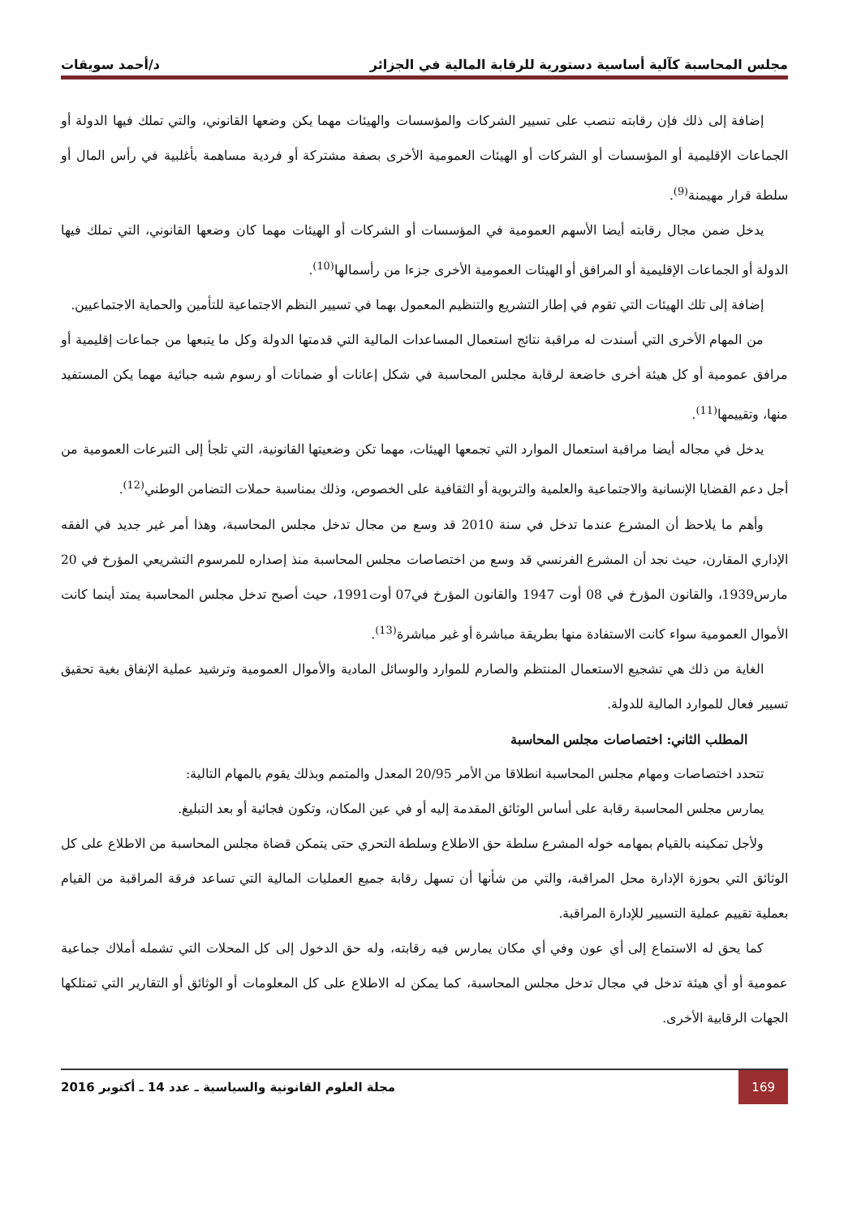مجلس المحاسبة كآلية أساسية دستورية للرقابة المالية في الجزائر د/أحمد سويقات
إضافة إلى ذلك فإن رقابته تنصب على تسيير الشركات والمؤسسات والهيئات مهما يكن وضعها القانوني، والتي تملك فيها الدولة أو الجماعات الإقليمية أو المؤسسات أو الشركات أو الهيئات العمومية الأخرى بصفة مشتركة أو فردية مساهمة بأغلبية في رأس المال أو سلطة قرار مهيمنة<sup>(9)</sup>.
يدخل ضمن مجال رقابته أيضا الأسهم العمومية في المؤسسات أو الشركات أو الهيئات مهما كان وضعها القانوني، التي تملك فيها الدولة أو الجماعات الإقليمية أو المرافق أو الهيئات العمومية الأخرى جزءا من رأسمالها<sup>(10)</sup>.
إضافة إلى تلك الهيئات التي تقوم في إطار التشريع والتنظيم المعمول بهما في تسيير النظم الاجتماعية للتأمين والحماية الاجتماعيين.
من المهام الأخرى التي أسندت له مراقبة نتائج استعمال المساعدات المالية التي قدمتها الدولة وكل ما يتبعها من جماعات إقليمية أو مرافق عمومية أو كل هيئة أخرى خاضعة لرقابة مجلس المحاسبة في شكل إعانات أو ضمانات أو رسوم شبه جبائية مهما يكن المستفيد منها، وتقييمها<sup>(11)</sup>.
يدخل في مجاله أيضا مراقبة استعمال الموارد التي تجمعها الهيئات، مهما تكن وضعيتها القانونية، التي تلجأ إلى التبرعات العمومية من أجل دعم القضايا الإنسانية والاجتماعية والعلمية والتربوية أو الثقافية على الخصوص، وذلك بمناسبة حملات التضامن الوطني<sup>(12)</sup>.
وأهم ما يلاحظ أن المشرع عندما تدخل في سنة 2010 قد وسع من مجال تدخل مجلس المحاسبة، وهذا أمر غير جديد في الفقه الإداري المقارن، حيث نجد أن المشرع الفرنسي قد وسع من اختصاصات مجلس المحاسبة منذ إصداره للمرسوم التشريعي المؤرخ في 20 مارس1939، والقانون المؤرخ في 08 أوت 1947 والقانون المؤرخ في07 أوت1991، حيث أصبح تدخل مجلس المحاسبة يمتد أينما كانت الأموال العمومية سواء كانت الاستفادة منها بطريقة مباشرة أو غير مباشرة<sup>(13)</sup>.
الغاية من ذلك هي تشجيع الاستعمال المنتظم والصارم للموارد والوسائل المادية والأموال العمومية وترشيد عملية الإنفاق بغية تحقيق تسيير فعال للموارد المالية للدولة.
المطلب الثاني: اختصاصات مجلس المحاسبة
تتحدد اختصاصات ومهام مجلس المحاسبة انطلاقا من الأمر 20/95 المعدل والمتمم وبذلك يقوم بالمهام التالية:
يمارس مجلس المحاسبة رقابة على أساس الوثائق المقدمة إليه أو في عين المكان، وتكون فجائية أو بعد التبليغ.
ولأجل تمكينه بالقيام بمهامه خوله المشرع سلطة حق الاطلاع وسلطة التحري حتى يتمكن قضاة مجلس المحاسبة من الاطلاع على كل الوثائق التي بحوزة الإدارة محل المراقبة، والتي من شأنها أن تسهل رقابة جميع العمليات المالية التي تساعد فرقة المراقبة من القيام بعملية تقييم عملية التسيير للإدارة المراقبة.
كما يحق له الاستماع إلى أي عون وفي أي مكان يمارس فيه رقابته، وله حق الدخول إلى كل المحلات التي تشمله أملاك جماعية عمومية أو أي هيئة تدخل في مجال تدخل مجلس المحاسبة، كما يمكن له الاطلاع على كل المعلومات أو الوثائق أو التقارير التي تمتلكها الجهات الرقابية الأخرى.
169 مجلة العلوم القانونية والسياسية ـ عدد 14 ـ أكتوبر 2016